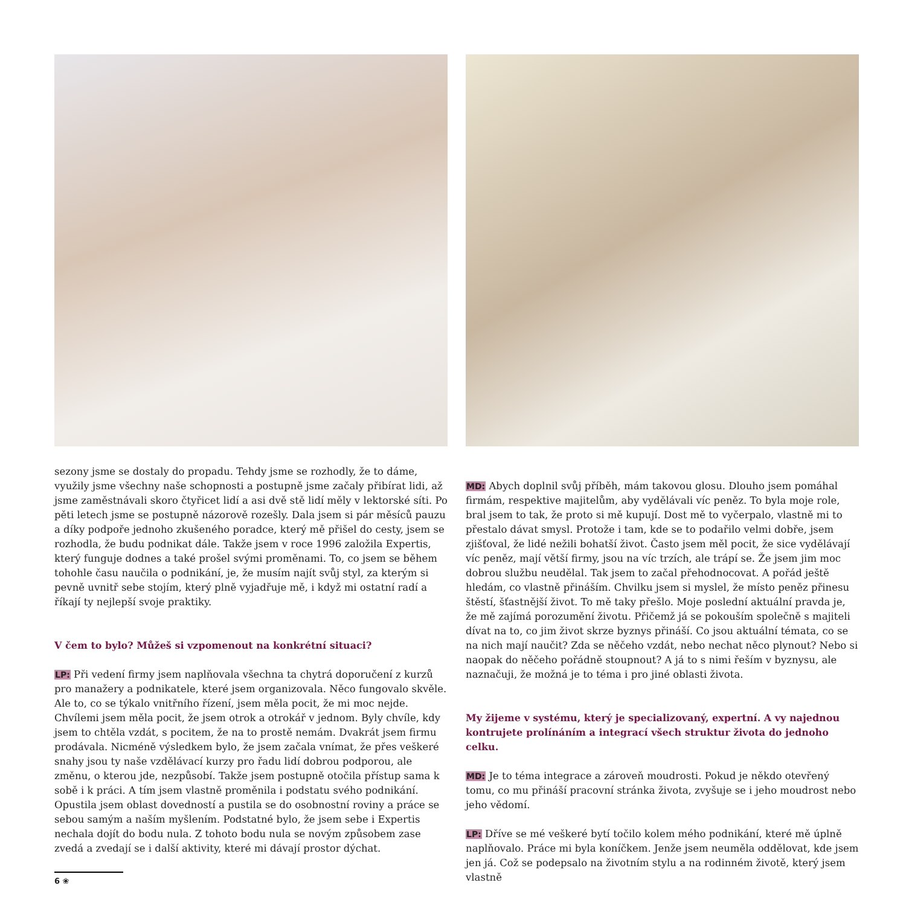sezony jsme se dostaly do propadu. Tehdy jsme se rozhodly, že to dáme, využily jsme všechny naše schopnosti a postupně jsme začaly přibírat lidi, až jsme zaměstnávali skoro čtyřicet lidí a asi dvě stě lidí měly v lektorské síti. Po pěti letech jsme se postupně názorově rozešly. Dala jsem si pár měsíců pauzu a díky podpoře jednoho zkušeného poradce, který mě přišel do cesty, jsem se rozhodla, že budu podnikat dále. Takže jsem v roce 1996 založila Expertis, který funguje dodnes a také prošel svými proměnami. To, co jsem se během tohohle času naučila o podnikání, je, že musím najít svůj styl, za kterým si pevně uvnitř sebe stojím, který plně vyjadřuje mě, i když mi ostatní radí a říkají ty nejlepší svoje praktiky.
V čem to bylo? Můžeš si vzpomenout na konkrétní situaci?
LP: Při vedení firmy jsem naplňovala všechna ta chytrá doporučení z kurzů pro manažery a podnikatele, které jsem organizovala. Něco fungovalo skvěle. Ale to, co se týkalo vnitřního řízení, jsem měla pocit, že mi moc nejde. Chvílemi jsem měla pocit, že jsem otrok a otrokář v jednom. Byly chvíle, kdy jsem to chtěla vzdát, s pocitem, že na to prostě nemám. Dvakrát jsem firmu prodávala. Nicméně výsledkem bylo, že jsem začala vnímat, že přes veškeré snahy jsou ty naše vzdělávací kurzy pro řadu lidí dobrou podporou, ale změnu, o kterou jde, nezpůsobí. Takže jsem postupně otočila přístup sama k sobě i k práci. A tím jsem vlastně proměnila i podstatu svého podnikání. Opustila jsem oblast dovedností a pustila se do osobnostní roviny a práce se sebou samým a naším myšlením. Podstatné bylo, že jsem sebe i Expertis nechala dojít do bodu nula. Z tohoto bodu nula se novým způsobem zase zvedá a zvedají se i další aktivity, které mi dávají prostor dýchat.
MD: Abych doplnil svůj příběh, mám takovou glosu. Dlouho jsem pomáhal firmám, respektive majitelům, aby vydělávali víc peněz. To byla moje role, bral jsem to tak, že proto si mě kupují. Dost mě to vyčerpalo, vlastně mi to přestalo dávat smysl. Protože i tam, kde se to podařilo velmi dobře, jsem zjišťoval, že lidé nežili bohatší život. Často jsem měl pocit, že sice vydělávají víc peněz, mají větší firmy, jsou na víc trzích, ale trápí se. Že jsem jim moc dobrou službu neudělal. Tak jsem to začal přehodnocovat. A pořád ještě hledám, co vlastně přináším. Chvilku jsem si myslel, že místo peněz přinesu štěstí, šťastnější život. To mě taky přešlo. Moje poslední aktuální pravda je, že mě zajímá porozumění životu. Přičemž já se pokouším společně s majiteli dívat na to, co jim život skrze byznys přináší. Co jsou aktuální témata, co se na nich mají naučit? Zda se něčeho vzdát, nebo nechat něco plynout? Nebo si naopak do něčeho pořádně stoupnout? A já to s nimi řeším v byznysu, ale naznačuji, že možná je to téma i pro jiné oblasti života.
My žijeme v systému, který je specializovaný, expertní. A vy najednou kontrujete prolínáním a integrací všech struktur života do jednoho celku.
MD: Je to téma integrace a zároveň moudrosti. Pokud je někdo otevřený tomu, co mu přináší pracovní stránka života, zvyšuje se i jeho moudrost nebo jeho vědomí.
LP: Dříve se mé veškeré bytí točilo kolem mého podnikání, které mě úplně naplňovalo. Práce mi byla koníčkem. Jenže jsem neuměla oddělovat, kde jsem jen já. Což se podepsalo na životním stylu a na rodinném životě, který jsem vlastně
6 ❀